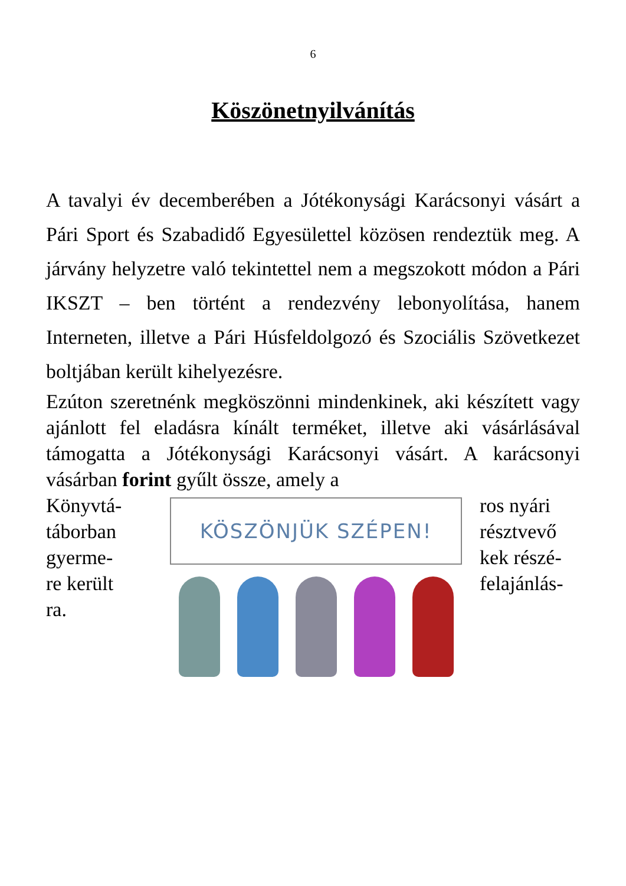6
Köszönetnyilvánítás
A tavalyi év decemberében a Jótékonysági Karácsonyi vásárt a Pári Sport és Szabadidő Egyesülettel közösen rendeztük meg. A járvány helyzetre való tekintettel nem a megszokott módon a Pári IKSZT – ben történt a rendezvény lebonyolítása, hanem Interneten, illetve a Pári Húsfeldolgozó és Szociális Szövetkezet boltjában került kihelyezésre.
Ezúton szeretnénk megköszönni mindenkinek, aki készített vagy ajánlott fel eladásra kínált terméket, illetve aki vásárlásával támogatta a Jótékonysági Karácsonyi vásárt. A karácsonyi vásárban forint gyűlt össze, amely a
Könyvtá-
táborban
gyerme-
re került
ra.
KÖSZÖNJÜK SZÉPEN!
ros nyári
résztvevő
kek részé-
felajánlás-